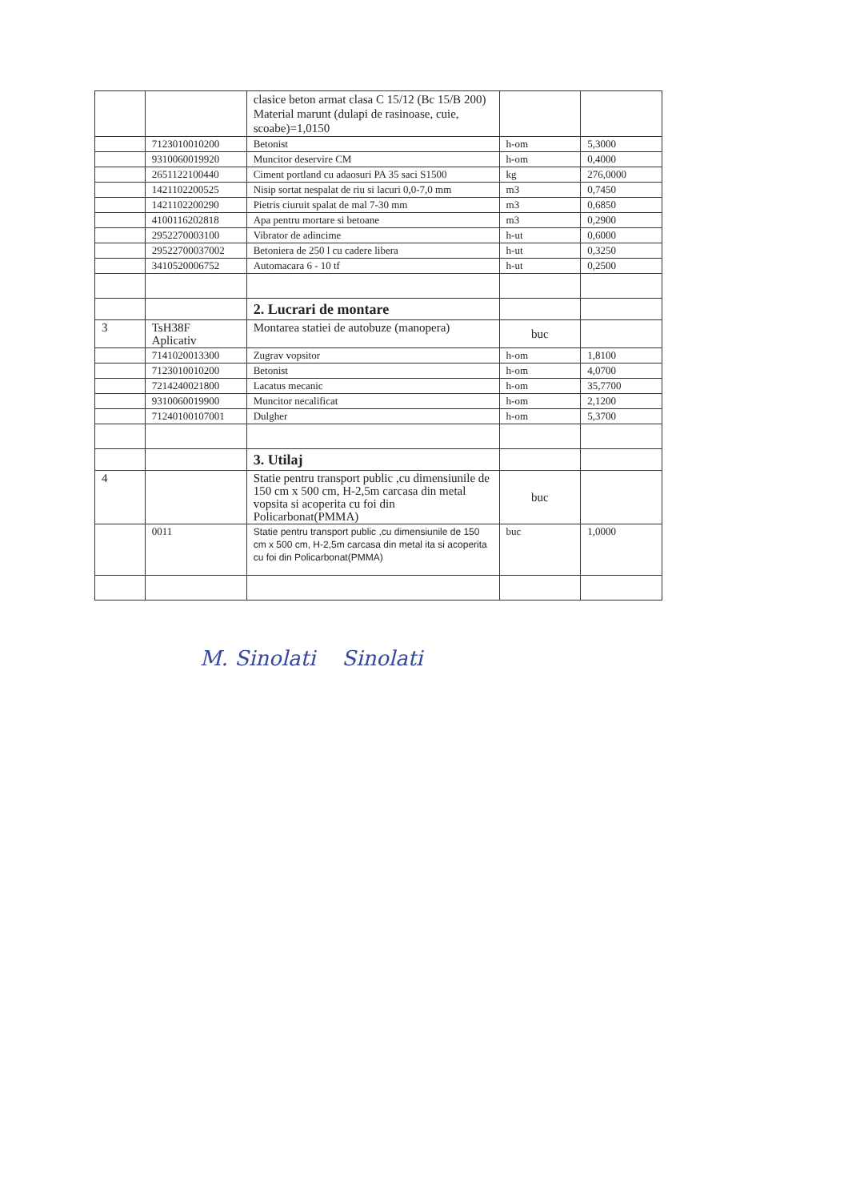| | | clasice beton armat clasa C 15/12 (Bc 15/B 200) Material marunt (dulapi de rasinoase, cuie, scoabe)=1,0150 | | |
| | 7123010010200 | Betonist | h-om | 5,3000 |
| | 9310060019920 | Muncitor deservire CM | h-om | 0,4000 |
| | 2651122100440 | Ciment portland cu adaosuri PA 35 saci S1500 | kg | 276,0000 |
| | 1421102200525 | Nisip sortat nespalat de riu si lacuri 0,0-7,0 mm | m3 | 0,7450 |
| | 1421102200290 | Pietris ciuruit spalat de mal 7-30 mm | m3 | 0,6850 |
| | 4100116202818 | Apa pentru mortare si betoane | m3 | 0,2900 |
| | 2952270003100 | Vibrator de adincime | h-ut | 0,6000 |
| | 29522700037002 | Betoniera de 250 l cu cadere libera | h-ut | 0,3250 |
| | 3410520006752 | Automacara 6 - 10 tf | h-ut | 0,2500 |
| | | 2. Lucrari de montare | | |
| 3 | TsH38F Aplicativ | Montarea statiei de autobuze (manopera) | buc | |
| | 7141020013300 | Zugrav vopsitor | h-om | 1,8100 |
| | 7123010010200 | Betonist | h-om | 4,0700 |
| | 7214240021800 | Lacatus mecanic | h-om | 35,7700 |
| | 9310060019900 | Muncitor necalificat | h-om | 2,1200 |
| | 71240100107001 | Dulgher | h-om | 5,3700 |
| | | 3. Utilaj | | |
| 4 | | Statie pentru transport public ,cu dimensiunile de 150 cm x 500 cm, H-2,5m carcasa din metal vopsita si acoperita cu foi din Policarbonat(PMMA) | buc | |
| | 0011 | Statie pentru transport public ,cu dimensiunile de 150 cm x 500 cm, H-2,5m carcasa din metal ita si acoperita cu foi din Policarbonat(PMMA) | buc | 1,0000 |
M. Sinolati Sinolati